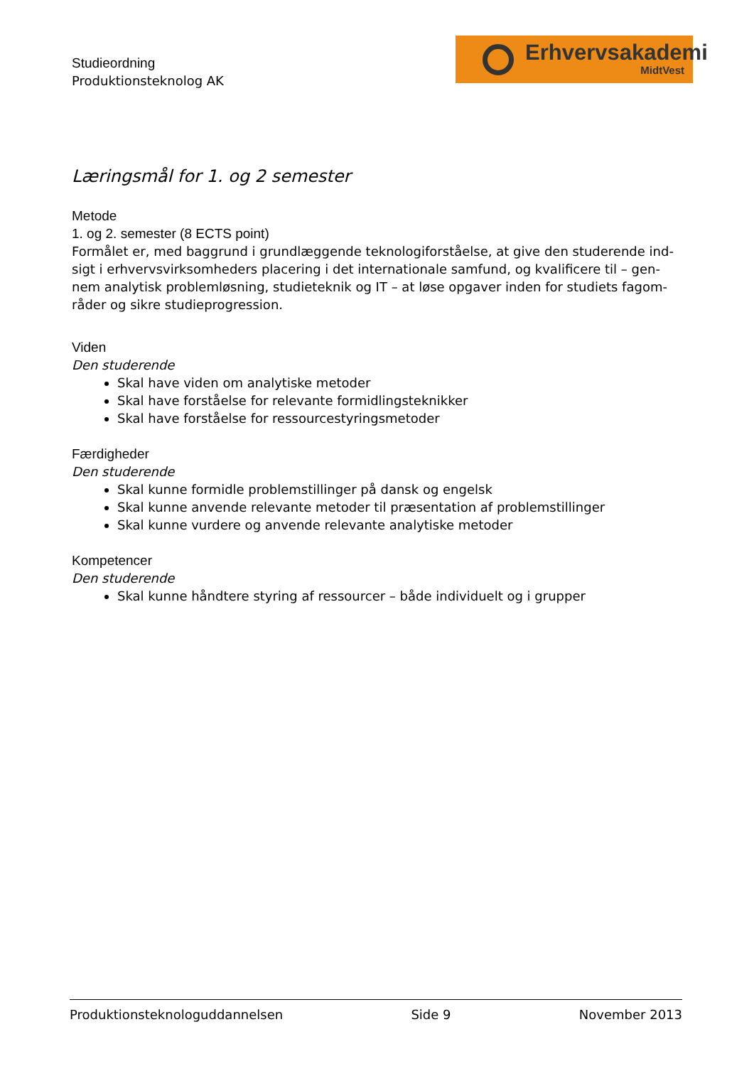Studieordning
Produktionsteknolog AK
Erhvervsakademi
MidtVest
Læringsmål for 1. og 2 semester
Metode
1. og 2. semester (8 ECTS point)
Formålet er, med baggrund i grundlæggende teknologiforståelse, at give den studerende ind-sigt i erhvervsvirksomheders placering i det internationale samfund, og kvalificere til – gen-nem analytisk problemløsning, studieteknik og IT – at løse opgaver inden for studiets fagom-råder og sikre studieprogression.
Viden
Den studerende
Skal have viden om analytiske metoder
Skal have forståelse for relevante formidlingsteknikker
Skal have forståelse for ressourcestyringsmetoder
Færdigheder
Den studerende
Skal kunne formidle problemstillinger på dansk og engelsk
Skal kunne anvende relevante metoder til præsentation af problemstillinger
Skal kunne vurdere og anvende relevante analytiske metoder
Kompetencer
Den studerende
Skal kunne håndtere styring af ressourcer – både individuelt og i grupper
Produktionsteknologuddannelsen Side 9 November 2013